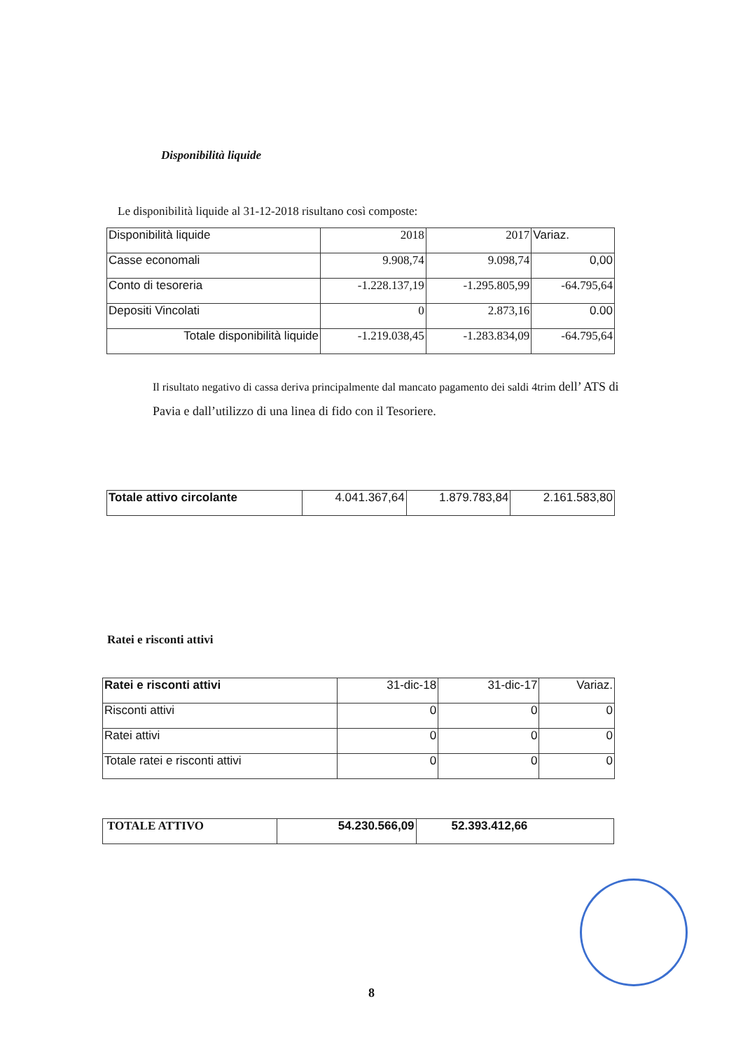Disponibilità liquide
Le disponibilità liquide al 31-12-2018 risultano così composte:
| Disponibilità liquide | 2018 | 2017 | Variaz. |
| Casse economali | 9.908,74 | 9.098,74 | 0,00 |
| Conto di tesoreria | -1.228.137,19 | -1.295.805,99 | -64.795,64 |
| Depositi Vincolati | 0 | 2.873,16 | 0.00 |
| Totale disponibilità liquide | -1.219.038,45 | -1.283.834,09 | -64.795,64 |
Il risultato negativo di cassa deriva principalmente dal mancato pagamento dei saldi 4trim dell’ ATS di Pavia e dall’utilizzo di una linea di fido con il Tesoriere.
| Totale attivo circolante | 4.041.367,64 | 1.879.783,84 | 2.161.583,80 |
Ratei e risconti attivi
| Ratei e risconti attivi | 31-dic-18 | 31-dic-17 | Variaz. |
| Risconti attivi | 0 | 0 | 0 |
| Ratei attivi | 0 | 0 | 0 |
| Totale ratei e risconti attivi | 0 | 0 | 0 |
| TOTALE ATTIVO | 54.230.566,09 | 52.393.412,66 |
8